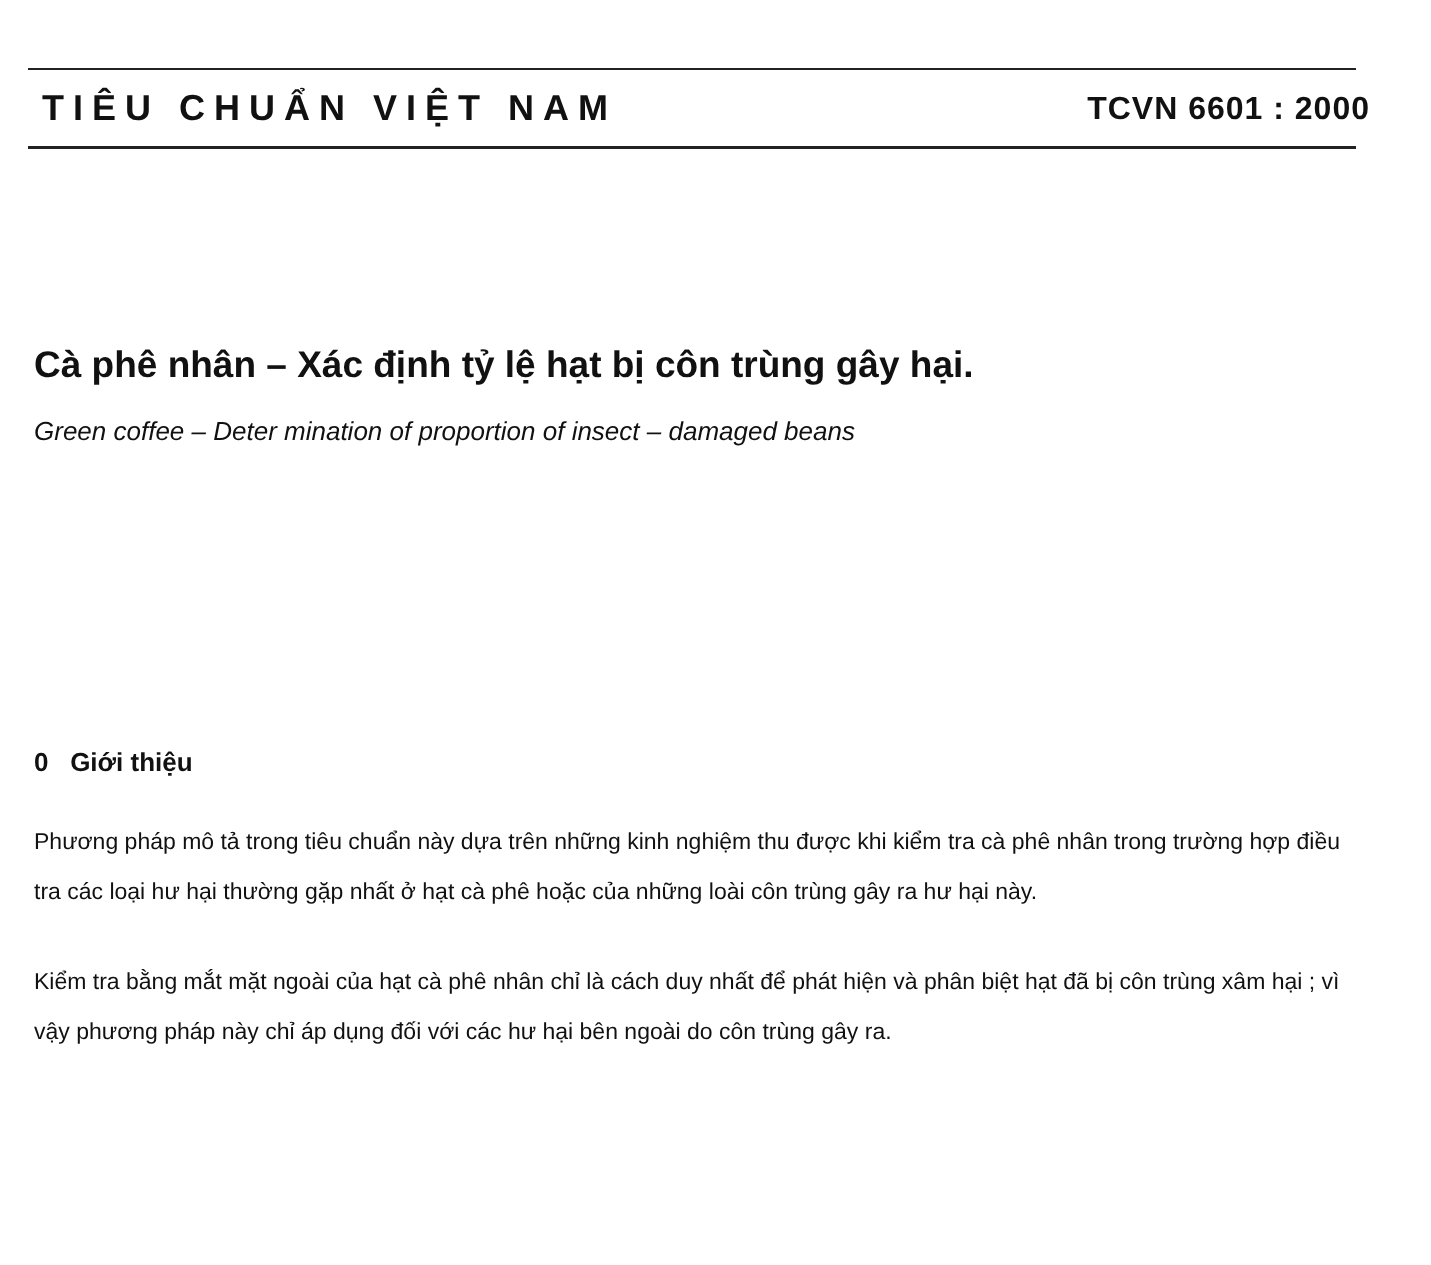TIÊU CHUẨN VIỆT NAM TCVN 6601 : 2000
Cà phê nhân – Xác định tỷ lệ hạt bị côn trùng gây hại.
Green coffee – Deter mination of proportion of insect – damaged beans
0 Giới thiệu
Phương pháp mô tả trong tiêu chuẩn này dựa trên những kinh nghiệm thu được khi kiểm tra cà phê nhân trong trường hợp điều tra các loại hư hại thường gặp nhất ở hạt cà phê hoặc của những loài côn trùng gây ra hư hại này.
Kiểm tra bằng mắt mặt ngoài của hạt cà phê nhân chỉ là cách duy nhất để phát hiện và phân biệt hạt đã bị côn trùng xâm hại ; vì vậy phương pháp này chỉ áp dụng đối với các hư hại bên ngoài do côn trùng gây ra.